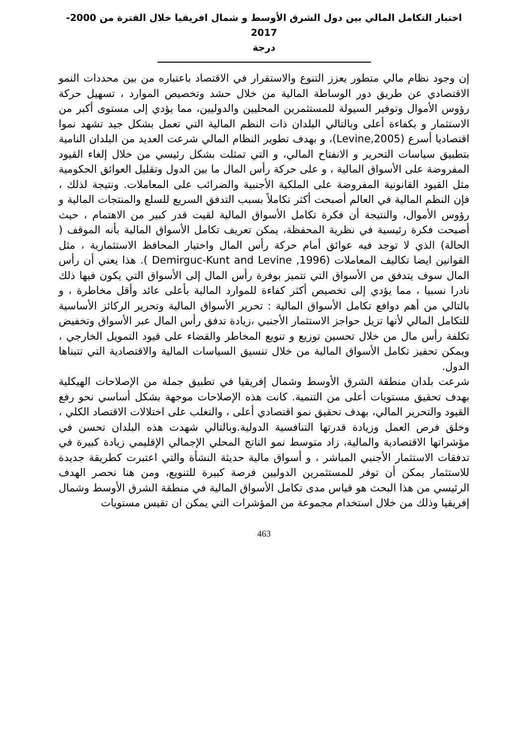اختبار التكامل المالي بين دول الشرق الأوسط و شمال افريقيا خلال الفترة من 2000-2017
درجة
إن وجود نظام مالي متطور يعزز التنوع والاستقرار في الاقتصاد باعتباره من بين محددات النمو الاقتصادي عن طريق دور الوساطة المالية من خلال حشد وتخصيص الموارد ، تسهيل حركة رؤوس الأموال وتوفير السيولة للمستثمرين المحليين والدوليين، مما يؤدي إلى مستوى أكبر من الاستثمار و بكفاءة أعلى وبالتالي البلدان ذات النظم المالية التي تعمل بشكل جيد تشهد نموا اقتصاديا أسرع (Levine,2005)، و بهدف تطوير النظام المالي شرعت العديد من البلدان النامية بتطبيق سياسات التحرير و الانفتاح المالي، و التي تمثلت بشكل رئيسي من خلال إلغاء القيود المفروضة على الأسواق المالية ، و على حركة رأس المال ما بين الدول وتقليل العوائق الحكومية مثل القيود القانونية المفروضة على الملكية الأجنبية والضرائب على المعاملات. ونتيجة لذلك ، فإن النظم المالية في العالم أصبحت أكثر تكاملاً بسبب التدفق السريع للسلع والمنتجات المالية و رؤوس الأموال، والنتيجة أن فكرة تكامل الأسواق المالية لقيت قدر كبير من الاهتمام ، حيث أصبحت فكرة رئيسية في نظرية المحفظة، يمكن تعريف تكامل الأسواق المالية بأنه الموقف ( الحالة) الذي لا توجد فيه عوائق أمام حركة رأس المال واختيار المحافظ الاستثمارية ، مثل القوانين ايضا تكاليف المعاملات (Demirguc-Kunt and Levine ,1996 ). هذا يعني أن رأس المال سوف يتدفق من الأسواق التي تتميز بوفرة رأس المال إلى الأسواق التي يكون فيها ذلك نادرا نسبيا ، مما يؤدي إلى تخصيص أكثر كفاءة للموارد المالية بأعلى عائد وأقل مخاطرة ، و بالتالي من أهم دوافع تكامل الأسواق المالية : تحرير الأسواق المالية وتحرير الركائز الأساسية للتكامل المالي لأنها تزيل حواجز الاستثمار الأجنبي ،زيادة تدفق رأس المال عبر الأسواق وتخفيض تكلفة رأس مال من خلال تحسين توزيع و تنويع المخاطر والقضاء على قيود التمويل الخارجي ، ويمكن تحفيز تكامل الأسواق المالية من خلال تنسيق السياسات المالية والاقتصادية التي تتبناها الدول.
شرعت بلدان منطقة الشرق الأوسط وشمال إفريقيا في تطبيق جملة من الإصلاحات الهيكلية بهدف تحقيق مستويات أعلى من التنمية. كانت هذه الإصلاحات موجهة بشكل أساسي نحو رفع القيود والتحرير المالي، بهدف تحقيق نمو اقتصادي أعلى ، والتغلب على اختلالات الاقتصاد الكلي ، وخلق فرص العمل وزيادة قدرتها التنافسية الدولية.وبالتالي شهدت هذه البلدان تحسن في مؤشراتها الاقتصادية والمالية، زاد متوسط نمو الناتج المحلي الإجمالي الإقليمي زيادة كبيرة في تدفقات الاستثمار الأجنبي المباشر ، و أسواق مالية حديثة النشأة والتي اعتبرت كطريقة جديدة للاستثمار يمكن أن توفر للمستثمرين الدوليين فرصة كبيرة للتنويع، ومن هنا نحصر الهدف الرئيسي من هذا البحث هو قياس مدى تكامل الأسواق المالية في منطقة الشرق الأوسط وشمال إفريقيا وذلك من خلال استخدام مجموعة من المؤشرات التي يمكن ان تقيس مستويات
463